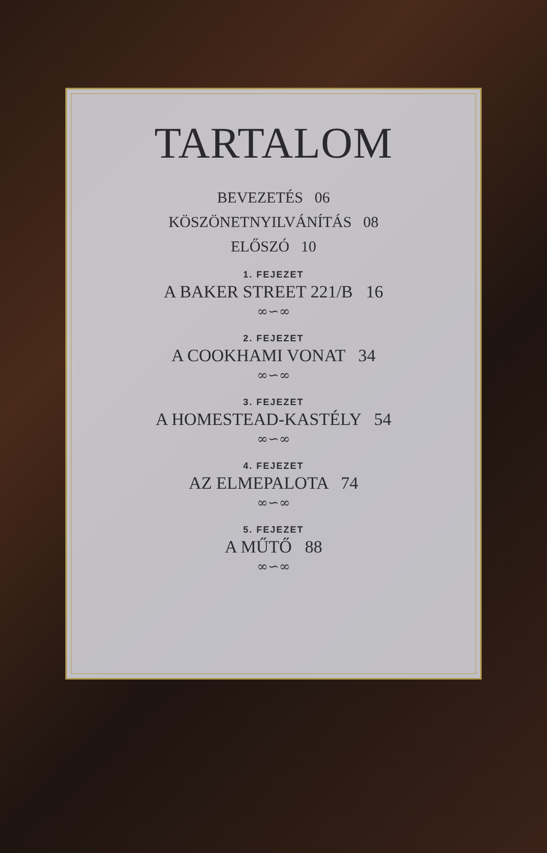TARTALOM
BEVEZETÉS 06
KÖSZÖNETNYILVÁNÍTÁS 08
ELŐSZÓ 10
1. FEJEZET
A BAKER STREET 221/B 16
∞∽∞
2. FEJEZET
A COOKHAMI VONAT 34
∞∽∞
3. FEJEZET
A HOMESTEAD-KASTÉLY 54
∞∽∞
4. FEJEZET
AZ ELMEPALOTA 74
∞∽∞
5. FEJEZET
A MŰTŐ 88
∞∽∞